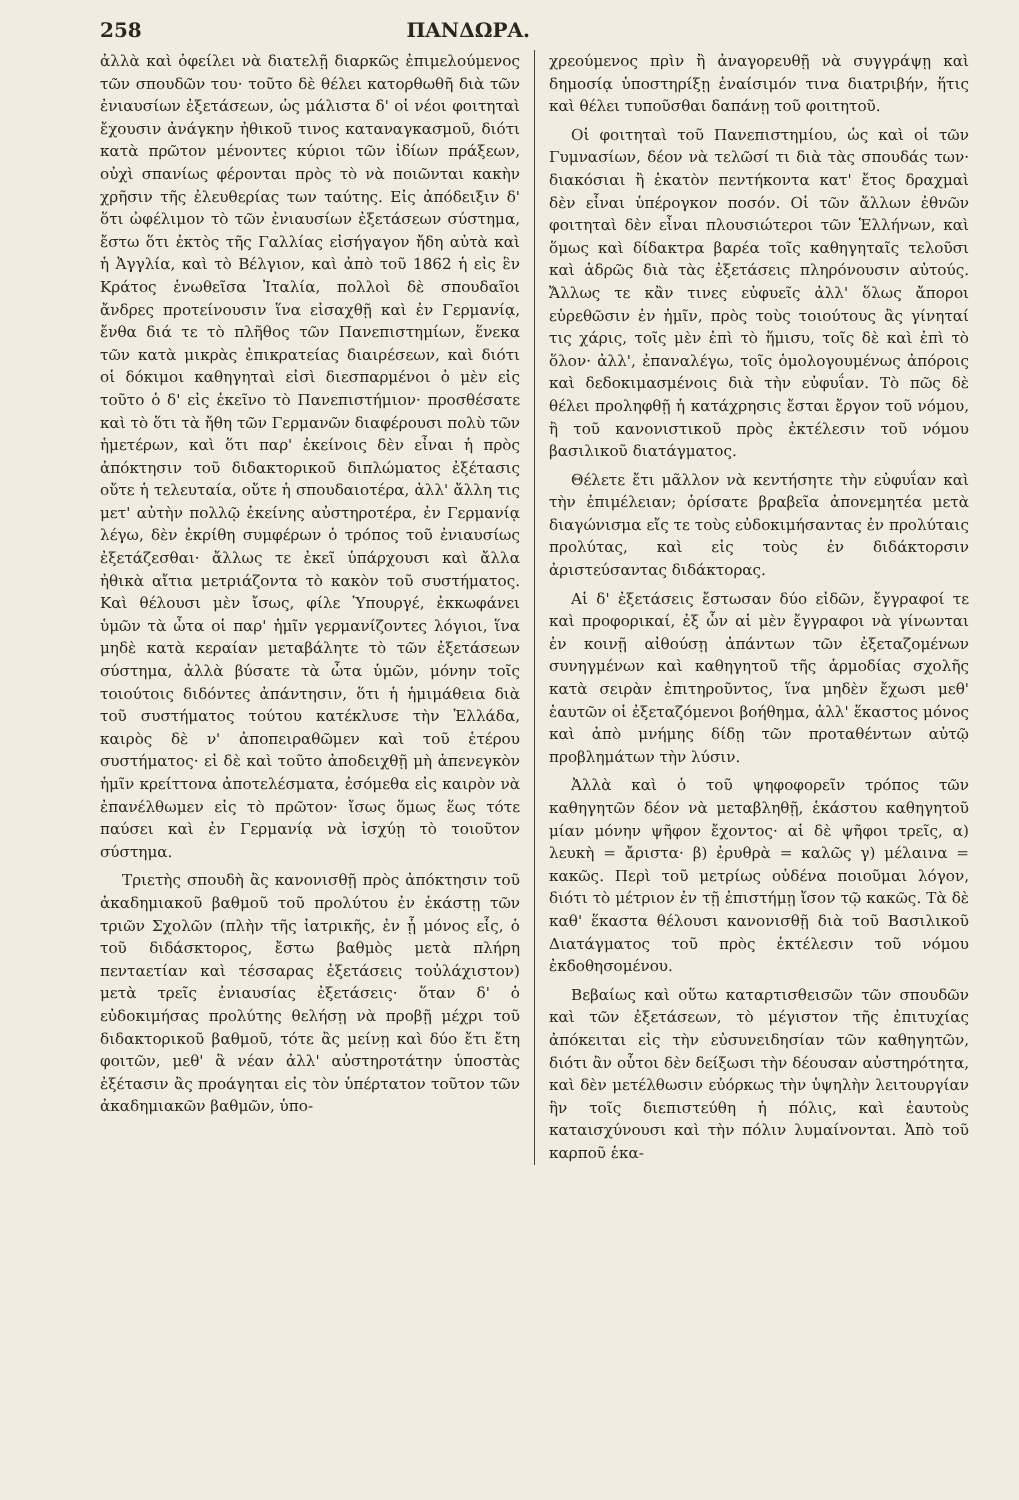258 ΠΑΝΔΩΡΑ.
ἀλλὰ καὶ ὀφείλει νὰ διατελῇ διαρκῶς ἐπιμελούμενος τῶν σπουδῶν του· τοῦτο δὲ θέλει κατορθωθῆ διὰ τῶν ἐνιαυσίων ἐξετάσεων, ὡς μάλιστα δ' οἱ νέοι φοιτηταὶ ἔχουσιν ἀνάγκην ἠθικοῦ τινος καταναγκασμοῦ, διότι κατὰ πρῶτον μένοντες κύριοι τῶν ἰδίων πράξεων, οὐχὶ σπανίως φέρονται πρὸς τὸ νὰ ποιῶνται κακὴν χρῆσιν τῆς ἐλευθερίας των ταύτης. Εἰς ἀπόδειξιν δ' ὅτι ὠφέλιμον τὸ τῶν ἐνιαυσίων ἐξετάσεων σύστημα, ἔστω ὅτι ἐκτὸς τῆς Γαλλίας εἰσήγαγον ἤδη αὐτὰ καὶ ἡ Ἀγγλία, καὶ τὸ Βέλγιον, καὶ ἀπὸ τοῦ 1862 ἡ εἰς ἓν Κράτος ἑνωθεῖσα Ἰταλία, πολλοὶ δὲ σπουδαῖοι ἄνδρες προτείνουσιν ἵνα εἰσαχθῇ καὶ ἐν Γερμανίᾳ, ἔνθα διά τε τὸ πλῆθος τῶν Πανεπιστημίων, ἕνεκα τῶν κατὰ μικρὰς ἐπικρατείας διαιρέσεων, καὶ διότι οἱ δόκιμοι καθηγηταὶ εἰσὶ διεσπαρμένοι ὁ μὲν εἰς τοῦτο ὁ δ' εἰς ἐκεῖνο τὸ Πανεπιστήμιον· προσθέσατε καὶ τὸ ὅτι τὰ ἤθη τῶν Γερμανῶν διαφέρουσι πολὺ τῶν ἡμετέρων, καὶ ὅτι παρ' ἐκείνοις δὲν εἶναι ἡ πρὸς ἀπόκτησιν τοῦ διδακτορικοῦ διπλώματος ἐξέτασις οὔτε ἡ τελευταία, οὔτε ἡ σπουδαιοτέρα, ἀλλ' ἄλλη τις μετ' αὐτὴν πολλῷ ἐκείνης αὐστηροτέρα, ἐν Γερμανίᾳ λέγω, δὲν ἐκρίθη συμφέρων ὁ τρόπος τοῦ ἐνιαυσίως ἐξετάζεσθαι· ἄλλως τε ἐκεῖ ὑπάρχουσι καὶ ἄλλα ἠθικὰ αἴτια μετριάζοντα τὸ κακὸν τοῦ συστήματος. Καὶ θέλουσι μὲν ἴσως, φίλε Ὑπουργέ, ἐκκωφάνει ὑμῶν τὰ ὦτα οἱ παρ' ἡμῖν γερμανίζοντες λόγιοι, ἵνα μηδὲ κατὰ κεραίαν μεταβάλητε τὸ τῶν ἐξετάσεων σύστημα, ἀλλὰ βύσατε τὰ ὦτα ὑμῶν, μόνην τοῖς τοιούτοις διδόντες ἀπάντησιν, ὅτι ἡ ἡμιμάθεια διὰ τοῦ συστήματος τούτου κατέκλυσε τὴν Ἑλλάδα, καιρὸς δὲ ν' ἀποπειραθῶμεν καὶ τοῦ ἑτέρου συστήματος· εἰ δὲ καὶ τοῦτο ἀποδειχθῇ μὴ ἀπενεγκὸν ἡμῖν κρείττονα ἀποτελέσματα, ἐσόμεθα εἰς καιρὸν νὰ ἐπανέλθωμεν εἰς τὸ πρῶτον· ἴσως ὅμως ἕως τότε παύσει καὶ ἐν Γερμανίᾳ νὰ ἰσχύῃ τὸ τοιοῦτον σύστημα.
Τριετὴς σπουδὴ ἂς κανονισθῇ πρὸς ἀπόκτησιν τοῦ ἀκαδημιακοῦ βαθμοῦ τοῦ προλύτου ἐν ἑκάστῃ τῶν τριῶν Σχολῶν (πλὴν τῆς ἰατρικῆς, ἐν ᾗ μόνος εἷς, ὁ τοῦ διδάσκτορος, ἔστω βαθμὸς μετὰ πλήρη πενταετίαν καὶ τέσσαρας ἐξετάσεις τοὐλάχιστον) μετὰ τρεῖς ἐνιαυσίας ἐξετάσεις· ὅταν δ' ὁ εὐδοκιμήσας προλύτης θελήσῃ νὰ προβῇ μέχρι τοῦ διδακτορικοῦ βαθμοῦ, τότε ἂς μείνῃ καὶ δύο ἔτι ἔτη φοιτῶν, μεθ' ἃ νέαν ἀλλ' αὐστηροτάτην ὑποστὰς ἐξέτασιν ἂς προάγηται εἰς τὸν ὑπέρτατον τοῦτον τῶν ἀκαδημιακῶν βαθμῶν, ὑπο-
χρεούμενος πρὶν ἢ ἀναγορευθῇ νὰ συγγράψῃ καὶ δημοσίᾳ ὑποστηρίξῃ ἐναίσιμόν τινα διατριβήν, ἥτις καὶ θέλει τυποῦσθαι δαπάνῃ τοῦ φοιτητοῦ.
Οἱ φοιτηταὶ τοῦ Πανεπιστημίου, ὡς καὶ οἱ τῶν Γυμνασίων, δέον νὰ τελῶσί τι διὰ τὰς σπουδάς των· διακόσιαι ἢ ἑκατὸν πεντήκοντα κατ' ἔτος δραχμαὶ δὲν εἶναι ὑπέρογκον ποσόν. Οἱ τῶν ἄλλων ἐθνῶν φοιτηταὶ δὲν εἶναι πλουσιώτεροι τῶν Ἑλλήνων, καὶ ὅμως καὶ δίδακτρα βαρέα τοῖς καθηγηταῖς τελοῦσι καὶ ἁδρῶς διὰ τὰς ἐξετάσεις πληρόνουσιν αὐτούς. Ἄλλως τε κἂν τινες εὐφυεῖς ἀλλ' ὅλως ἄποροι εὑρεθῶσιν ἐν ἡμῖν, πρὸς τοὺς τοιούτους ἂς γίνηταί τις χάρις, τοῖς μὲν ἐπὶ τὸ ἥμισυ, τοῖς δὲ καὶ ἐπὶ τὸ ὅλον· ἀλλ', ἐπαναλέγω, τοῖς ὁμολογουμένως ἀπόροις καὶ δεδοκιμασμένοις διὰ τὴν εὐφυΐαν. Τὸ πῶς δὲ θέλει προληφθῇ ἡ κατάχρησις ἔσται ἔργον τοῦ νόμου, ἢ τοῦ κανονιστικοῦ πρὸς ἐκτέλεσιν τοῦ νόμου βασιλικοῦ διατάγματος.
Θέλετε ἔτι μᾶλλον νὰ κεντήσητε τὴν εὐφυΐαν καὶ τὴν ἐπιμέλειαν; ὁρίσατε βραβεῖα ἀπονεμητέα μετὰ διαγώνισμα εἴς τε τοὺς εὐδοκιμήσαντας ἐν προλύταις προλύτας, καὶ εἰς τοὺς ἐν διδάκτορσιν ἀριστεύσαντας διδάκτορας.
Αἱ δ' ἐξετάσεις ἔστωσαν δύο εἰδῶν, ἔγγραφοί τε καὶ προφορικαί, ἐξ ὧν αἱ μὲν ἔγγραφοι νὰ γίνωνται ἐν κοινῇ αἰθούσῃ ἁπάντων τῶν ἐξεταζομένων συνηγμένων καὶ καθηγητοῦ τῆς ἁρμοδίας σχολῆς κατὰ σειρὰν ἐπιτηροῦντος, ἵνα μηδὲν ἔχωσι μεθ' ἑαυτῶν οἱ ἐξεταζόμενοι βοήθημα, ἀλλ' ἕκαστος μόνος καὶ ἀπὸ μνήμης δίδῃ τῶν προταθέντων αὐτῷ προβλημάτων τὴν λύσιν.
Ἀλλὰ καὶ ὁ τοῦ ψηφοφορεῖν τρόπος τῶν καθηγητῶν δέον νὰ μεταβληθῇ, ἑκάστου καθηγητοῦ μίαν μόνην ψῆφον ἔχοντος· αἱ δὲ ψῆφοι τρεῖς, α) λευκὴ = ἄριστα· β) ἐρυθρὰ = καλῶς γ) μέλαινα = κακῶς. Περὶ τοῦ μετρίως οὐδένα ποιοῦμαι λόγον, διότι τὸ μέτριον ἐν τῇ ἐπιστήμῃ ἴσον τῷ κακῶς. Τὰ δὲ καθ' ἕκαστα θέλουσι κανονισθῇ διὰ τοῦ Βασιλικοῦ Διατάγματος τοῦ πρὸς ἐκτέλεσιν τοῦ νόμου ἐκδοθησομένου.
Βεβαίως καὶ οὕτω καταρτισθεισῶν τῶν σπουδῶν καὶ τῶν ἐξετάσεων, τὸ μέγιστον τῆς ἐπιτυχίας ἀπόκειται εἰς τὴν εὐσυνειδησίαν τῶν καθηγητῶν, διότι ἂν οὗτοι δὲν δείξωσι τὴν δέουσαν αὐστηρότητα, καὶ δὲν μετέλθωσιν εὐόρκως τὴν ὑψηλὴν λειτουργίαν ἣν τοῖς διεπιστεύθη ἡ πόλις, καὶ ἑαυτοὺς καταισχύνουσι καὶ τὴν πόλιν λυμαίνονται. Ἀπὸ τοῦ καρποῦ ἑκα-